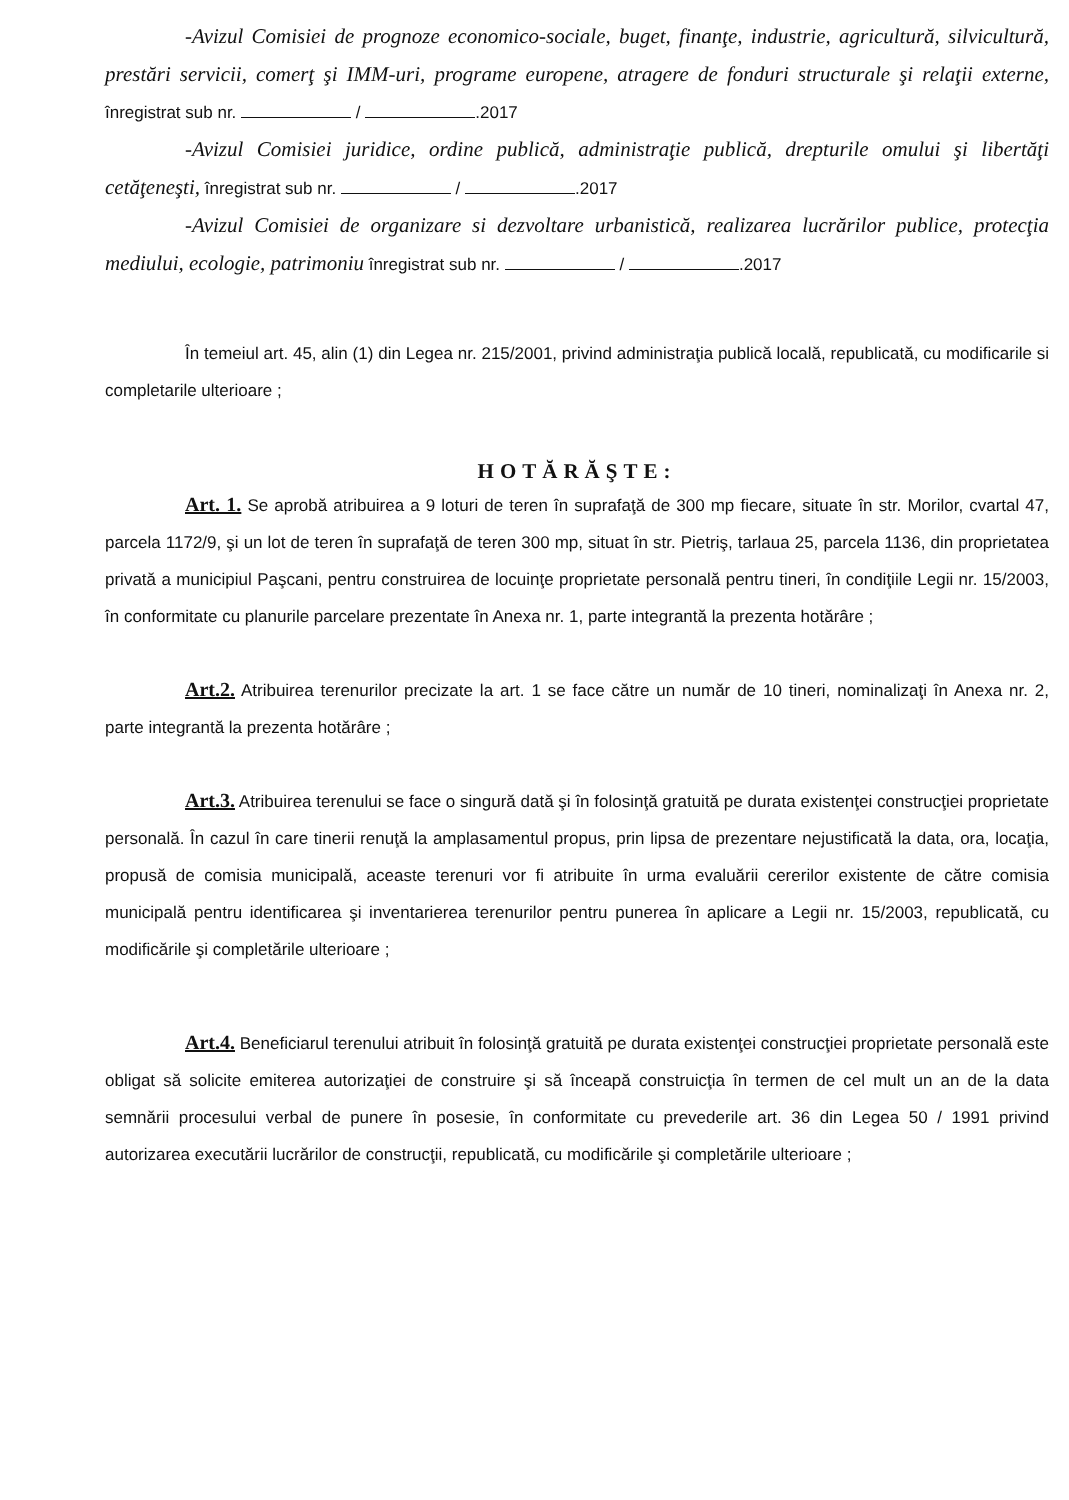-Avizul Comisiei de prognoze economico-sociale, buget, finanţe, industrie, agricultură, silvicultură, prestări servicii, comerţ şi IMM-uri, programe europene, atragere de fonduri structurale şi relaţii externe, înregistrat sub nr. / .2017
-Avizul Comisiei juridice, ordine publică, administraţie publică, drepturile omului şi libertăţi cetăţeneşti, înregistrat sub nr. / .2017
-Avizul Comisiei de organizare si dezvoltare urbanistică, realizarea lucrărilor publice, protecţia mediului, ecologie, patrimoniu înregistrat sub nr. / .2017
În temeiul art. 45, alin (1) din Legea nr. 215/2001, privind administraţia publică locală, republicată, cu modificarile si completarile ulterioare ;
HOTĂRĂŞTE:
Art. 1. Se aprobă atribuirea a 9 loturi de teren în suprafaţă de 300 mp fiecare, situate în str. Morilor, cvartal 47, parcela 1172/9, şi un lot de teren în suprafaţă de teren 300 mp, situat în str. Pietriş, tarlaua 25, parcela 1136, din proprietatea privată a municipiul Paşcani, pentru construirea de locuinţe proprietate personală pentru tineri, în condiţiile Legii nr. 15/2003, în conformitate cu planurile parcelare prezentate în Anexa nr. 1, parte integrantă la prezenta hotărâre ;
Art.2. Atribuirea terenurilor precizate la art. 1 se face către un număr de 10 tineri, nominalizaţi în Anexa nr. 2, parte integrantă la prezenta hotărâre ;
Art.3. Atribuirea terenului se face o singură dată şi în folosinţă gratuită pe durata existenţei construcţiei proprietate personală. În cazul în care tinerii renuţă la amplasamentul propus, prin lipsa de prezentare nejustificată la data, ora, locaţia, propusă de comisia municipală, aceaste terenuri vor fi atribuite în urma evaluării cererilor existente de către comisia municipală pentru identificarea şi inventarierea terenurilor pentru punerea în aplicare a Legii nr. 15/2003, republicată, cu modificările şi completările ulterioare ;
Art.4. Beneficiarul terenului atribuit în folosinţă gratuită pe durata existenţei construcţiei proprietate personală este obligat să solicite emiterea autorizaţiei de construire şi să înceapă construicţia în termen de cel mult un an de la data semnării procesului verbal de punere în posesie, în conformitate cu prevederile art. 36 din Legea 50 / 1991 privind autorizarea executării lucrărilor de construcţii, republicată, cu modificările şi completările ulterioare ;